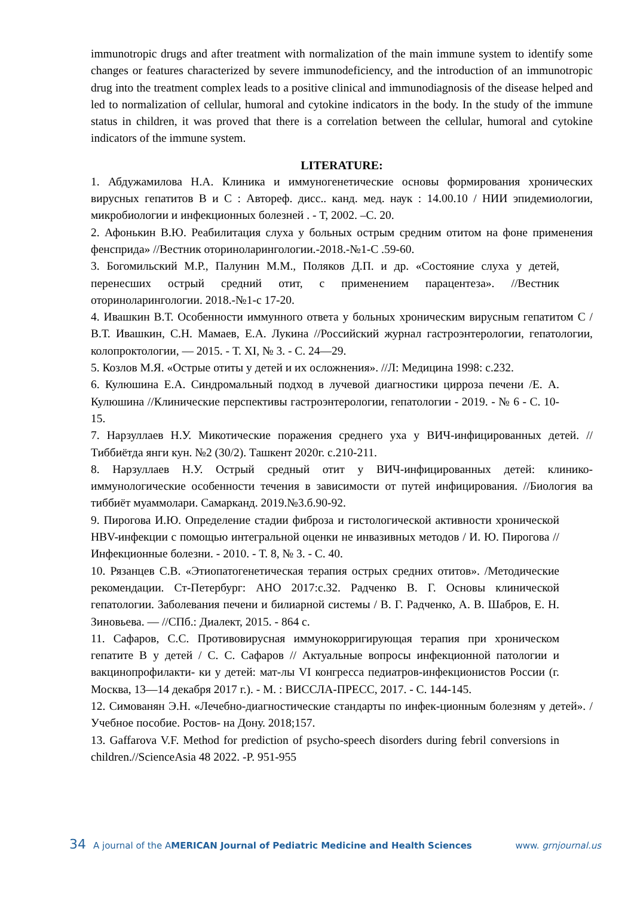immunotropic drugs and after treatment with normalization of the main immune system to identify some changes or features characterized by severe immunodeficiency, and the introduction of an immunotropic drug into the treatment complex leads to a positive clinical and immunodiagnosis of the disease helped and led to normalization of cellular, humoral and cytokine indicators in the body. In the study of the immune status in children, it was proved that there is a correlation between the cellular, humoral and cytokine indicators of the immune system.
LITERATURE:
1. Абдужамилова Н.А. Клиника и иммуногенетические основы формирования хронических вирусных гепатитов В и С : Автореф. дисс.. канд. мед. наук : 14.00.10 / НИИ эпидемиологии, микробиологии и инфекционных болезней . - Т, 2002. –С. 20.
2. Афонькин В.Ю. Реабилитация слуха у больных острым средним отитом на фоне применения фенсприда» //Вестник оториноларингологии.-2018.-№1-С .59-60.
3. Богомильский М.Р., Палунин М.М., Поляков Д.П. и др. «Состояние слуха у детей, перенесших острый средний отит, с применением парацентеза». //Вестник оториноларингологии. 2018.-№1-с 17-20.
4. Ивашкин В.Т. Особенности иммунного ответа у больных хроническим вирусным гепатитом С / В.Т. Ивашкин, С.Н. Мамаев, Е.А. Лукина //Российский журнал гастроэнтерологии, гепатологии, колопроктологии, — 2015. - Т. XI, № 3. - С. 24—29.
5. Козлов М.Я. «Острые отиты у детей и их осложнения». //Л: Медицина 1998: с.232.
6. Кулюшина Е.А. Синдромальный подход в лучевой диагностики цирроза печени /Е. А. Кулюшина //Клинические перспективы гастроэнтерологии, гепатологии - 2019. - № 6 - С. 10-15.
7. Нарзуллаев Н.У. Микотические поражения среднего уха у ВИЧ-инфицированных детей. //Тиббиётда янги кун. №2 (30/2). Ташкент 2020г. с.210-211.
8. Нарзуллаев Н.У. Острый средный отит у ВИЧ-инфицированных детей: клинико-иммунологические особенности течения в зависимости от путей инфицирования. //Биология ва тиббиёт муаммолари. Самарканд. 2019.№3.б.90-92.
9. Пирогова И.Ю. Определение стадии фиброза и гистологической активности хронической HBV-инфекции с помощью интегральной оценки не инвазивных методов / И. Ю. Пирогова // Инфекционные болезни. - 2010. - Т. 8, № 3. - С. 40.
10. Рязанцев С.В. «Этиопатогенетическая терапия острых средних отитов». /Методические рекомендации. Ст-Петербург: АНО 2017:с.32. Радченко В. Г. Основы клинической гепатологии. Заболевания печени и билиарной системы / В. Г. Радченко, А. В. Шабров, Е. Н. Зиновьева. — //СПб.: Диалект, 2015. - 864 с.
11. Сафаров, С.С. Противовирусная иммунокорригирующая терапия при хроническом гепатите В у детей / С. С. Сафаров // Актуальные вопросы инфекционной патологии и вакцинопрофилакти- ки у детей: мат-лы VI конгресса педиатров-инфекционистов России (г. Москва, 13—14 декабря 2017 г.). - М. : ВИССЛА-ПРЕСС, 2017. - С. 144-145.
12. Симованян Э.Н. «Лечебно-диагностические стандарты по инфек-ционным болезням у детей». /Учебное пособие. Ростов- на Дону. 2018;157.
13. Gaffarova V.F. Method for prediction of psycho-speech disorders during febril conversions in children.//ScienceAsia 48 2022. -P. 951-955
34 A journal of the AMERICAN Journal of Pediatric Medicine and Health Sciences www. grnjournal.us